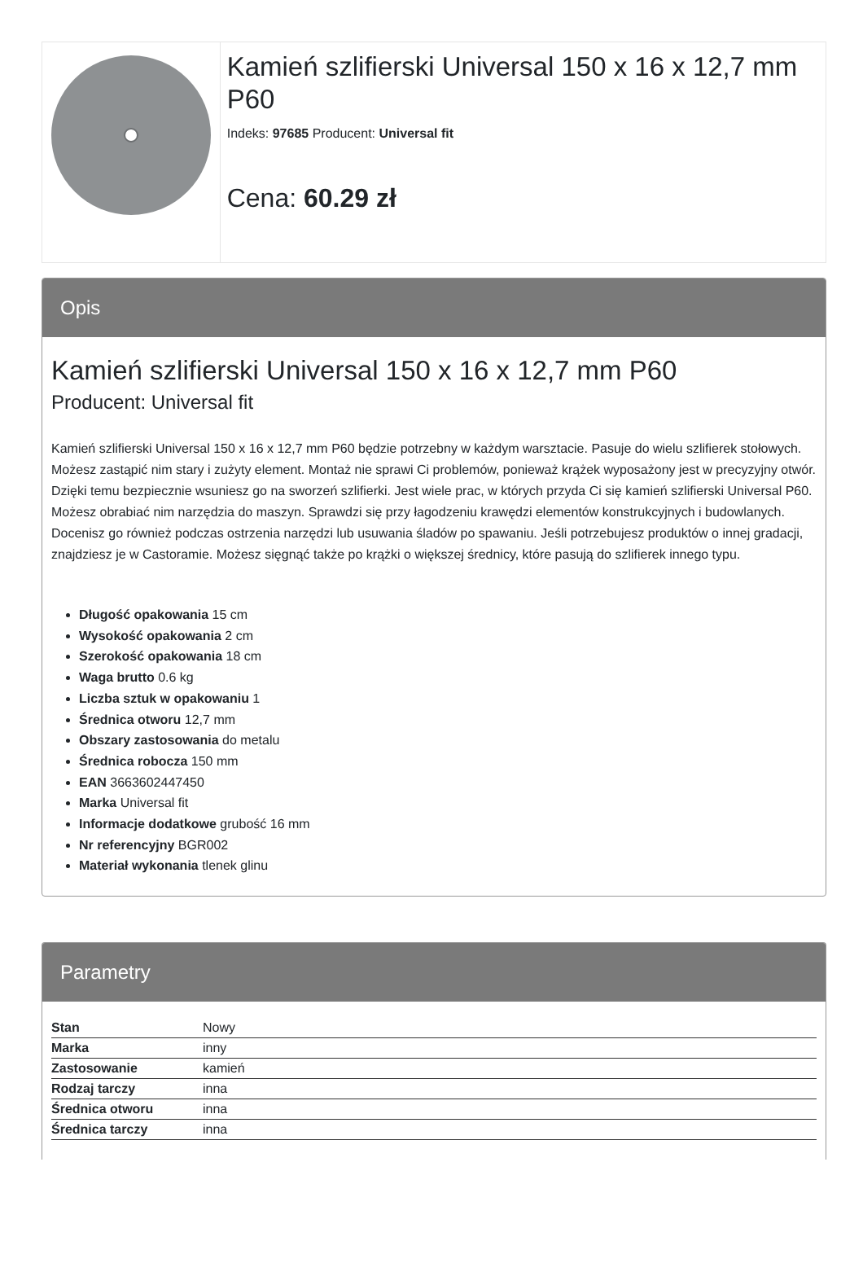Kamień szlifierski Universal 150 x 16 x 12,7 mm P60
Indeks: 97685 Producent: Universal fit
Cena: 60.29 zł
Opis
Kamień szlifierski Universal 150 x 16 x 12,7 mm P60
Producent: Universal fit
Kamień szlifierski Universal 150 x 16 x 12,7 mm P60 będzie potrzebny w każdym warsztacie. Pasuje do wielu szlifierek stołowych. Możesz zastąpić nim stary i zużyty element. Montaż nie sprawi Ci problemów, ponieważ krążek wyposażony jest w precyzyjny otwór. Dzięki temu bezpiecznie wsuniesz go na sworzeń szlifierki. Jest wiele prac, w których przyda Ci się kamień szlifierski Universal P60. Możesz obrabiać nim narzędzia do maszyn. Sprawdzi się przy łagodzeniu krawędzi elementów konstrukcyjnych i budowlanych. Docenisz go również podczas ostrzenia narzędzi lub usuwania śladów po spawaniu. Jeśli potrzebujesz produktów o innej gradacji, znajdziesz je w Castoramie. Możesz sięgnąć także po krążki o większej średnicy, które pasują do szlifierek innego typu.
Długość opakowania 15 cm
Wysokość opakowania 2 cm
Szerokość opakowania 18 cm
Waga brutto 0.6 kg
Liczba sztuk w opakowaniu 1
Średnica otworu 12,7 mm
Obszary zastosowania do metalu
Średnica robocza 150 mm
EAN 3663602447450
Marka Universal fit
Informacje dodatkowe grubość 16 mm
Nr referencyjny BGR002
Materiał wykonania tlenek glinu
Parametry
| Stan | Nowy |
| Marka | inny |
| Zastosowanie | kamień |
| Rodzaj tarczy | inna |
| Średnica otworu | inna |
| Średnica tarczy | inna |